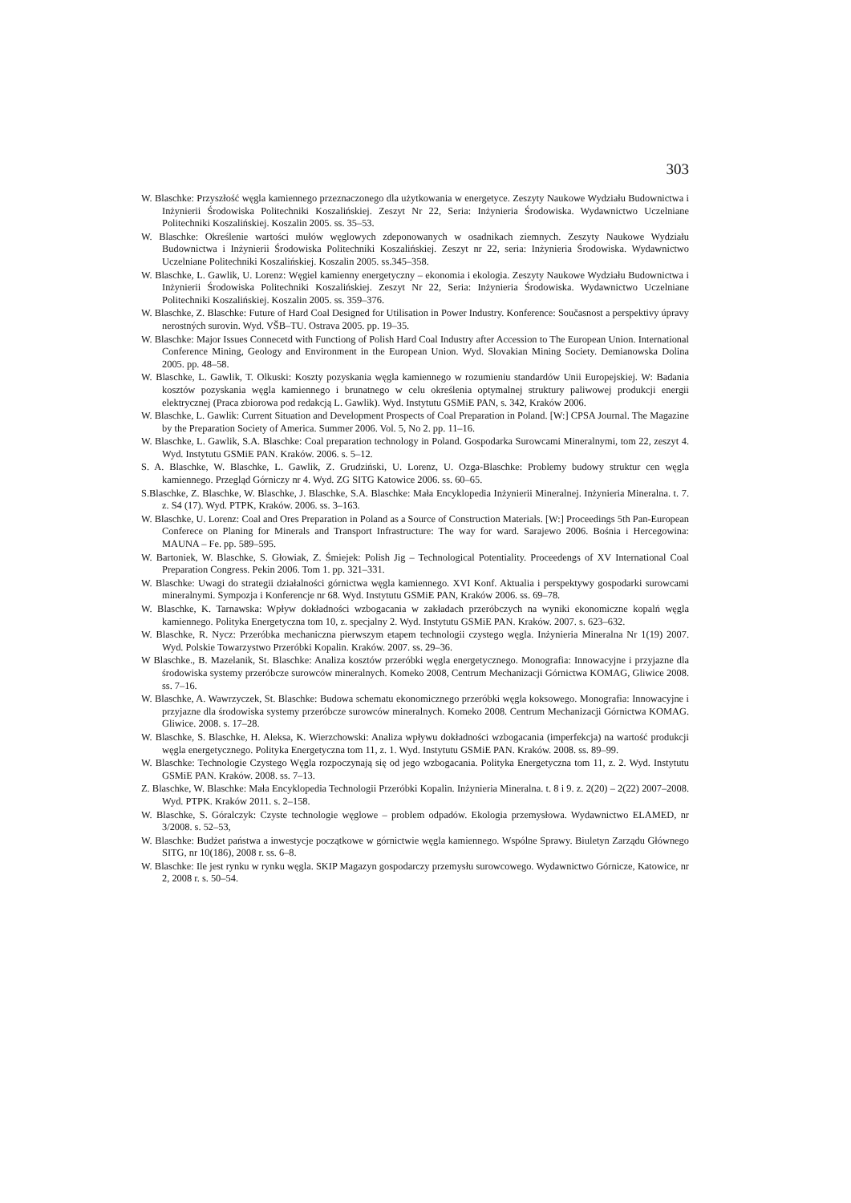303
W. Blaschke: Przyszłość węgla kamiennego przeznaczonego dla użytkowania w energetyce. Zeszyty Naukowe Wydziału Budownictwa i Inżynierii Środowiska Politechniki Koszalińskiej. Zeszyt Nr 22, Seria: Inżynieria Środowiska. Wydawnictwo Uczelniane Politechniki Koszalińskiej. Koszalin 2005. ss. 35–53.
W. Blaschke: Określenie wartości mułów węglowych zdeponowanych w osadnikach ziemnych. Zeszyty Naukowe Wydziału Budownictwa i Inżynierii Środowiska Politechniki Koszalińskiej. Zeszyt nr 22, seria: Inżynieria Środowiska. Wydawnictwo Uczelniane Politechniki Koszalińskiej. Koszalin 2005. ss.345–358.
W. Blaschke, L. Gawlik, U. Lorenz: Węgiel kamienny energetyczny – ekonomia i ekologia. Zeszyty Naukowe Wydziału Budownictwa i Inżynierii Środowiska Politechniki Koszalińskiej. Zeszyt Nr 22, Seria: Inżynieria Środowiska. Wydawnictwo Uczelniane Politechniki Koszalińskiej. Koszalin 2005. ss. 359–376.
W. Blaschke, Z. Blaschke: Future of Hard Coal Designed for Utilisation in Power Industry. Konference: Současnost a perspektivy úpravy nerostných surovin. Wyd. VŠB–TU. Ostrava 2005. pp. 19–35.
W. Blaschke: Major Issues Connecetd with Functiong of Polish Hard Coal Industry after Accession to The European Union. International Conference Mining, Geology and Environment in the European Union. Wyd. Slovakian Mining Society. Demianowska Dolina 2005. pp. 48–58.
W. Blaschke, L. Gawlik, T. Olkuski: Koszty pozyskania węgla kamiennego w rozumieniu standardów Unii Europejskiej. W: Badania kosztów pozyskania węgla kamiennego i brunatnego w celu określenia optymalnej struktury paliwowej produkcji energii elektrycznej (Praca zbiorowa pod redakcją L. Gawlik). Wyd. Instytutu GSMiE PAN, s. 342, Kraków 2006.
W. Blaschke, L. Gawlik: Current Situation and Development Prospects of Coal Preparation in Poland. [W:] CPSA Journal. The Magazine by the Preparation Society of America. Summer 2006. Vol. 5, No 2. pp. 11–16.
W. Blaschke, L. Gawlik, S.A. Blaschke: Coal preparation technology in Poland. Gospodarka Surowcami Mineralnymi, tom 22, zeszyt 4. Wyd. Instytutu GSMiE PAN. Kraków. 2006. s. 5–12.
S. A. Blaschke, W. Blaschke, L. Gawlik, Z. Grudziński, U. Lorenz, U. Ozga-Blaschke: Problemy budowy struktur cen węgla kamiennego. Przegląd Górniczy nr 4. Wyd. ZG SITG Katowice 2006. ss. 60–65.
S.Blaschke, Z. Blaschke, W. Blaschke, J. Blaschke, S.A. Blaschke: Mała Encyklopedia Inżynierii Mineralnej. Inżynieria Mineralna. t. 7. z. S4 (17). Wyd. PTPK, Kraków. 2006. ss. 3–163.
W. Blaschke, U. Lorenz: Coal and Ores Preparation in Poland as a Source of Construction Materials. [W:] Proceedings 5th Pan-European Conferece on Planing for Minerals and Transport Infrastructure: The way for ward. Sarajewo 2006. Bośnia i Hercegowina: MAUNA – Fe. pp. 589–595.
W. Bartoniek, W. Blaschke, S. Głowiak, Z. Śmiejek: Polish Jig – Technological Potentiality. Proceedengs of XV International Coal Preparation Congress. Pekin 2006. Tom 1. pp. 321–331.
W. Blaschke: Uwagi do strategii działalności górnictwa węgla kamiennego. XVI Konf. Aktualia i perspektywy gospodarki surowcami mineralnymi. Sympozja i Konferencje nr 68. Wyd. Instytutu GSMiE PAN, Kraków 2006. ss. 69–78.
W. Blaschke, K. Tarnawska: Wpływ dokładności wzbogacania w zakładach przeróbczych na wyniki ekonomiczne kopalń węgla kamiennego. Polityka Energetyczna tom 10, z. specjalny 2. Wyd. Instytutu GSMiE PAN. Kraków. 2007. s. 623–632.
W. Blaschke, R. Nycz: Przeróbka mechaniczna pierwszym etapem technologii czystego węgla. Inżynieria Mineralna Nr 1(19) 2007. Wyd. Polskie Towarzystwo Przeróbki Kopalin. Kraków. 2007. ss. 29–36.
W Blaschke., B. Mazelanik, St. Blaschke: Analiza kosztów przeróbki węgla energetycznego. Monografia: Innowacyjne i przyjazne dla środowiska systemy przeróbcze surowców mineralnych. Komeko 2008, Centrum Mechanizacji Górnictwa KOMAG, Gliwice 2008. ss. 7–16.
W. Blaschke, A. Wawrzyczek, St. Blaschke: Budowa schematu ekonomicznego przeróbki węgla koksowego. Monografia: Innowacyjne i przyjazne dla środowiska systemy przeróbcze surowców mineralnych. Komeko 2008. Centrum Mechanizacji Górnictwa KOMAG. Gliwice. 2008. s. 17–28.
W. Blaschke, S. Blaschke, H. Aleksa, K. Wierzchowski: Analiza wpływu dokładności wzbogacania (imperfekcja) na wartość produkcji węgla energetycznego. Polityka Energetyczna tom 11, z. 1. Wyd. Instytutu GSMiE PAN. Kraków. 2008. ss. 89–99.
W. Blaschke: Technologie Czystego Węgla rozpoczynają się od jego wzbogacania. Polityka Energetyczna tom 11, z. 2. Wyd. Instytutu GSMiE PAN. Kraków. 2008. ss. 7–13.
Z. Blaschke, W. Blaschke: Mała Encyklopedia Technologii Przeróbki Kopalin. Inżynieria Mineralna. t. 8 i 9. z. 2(20) – 2(22) 2007–2008. Wyd. PTPK. Kraków 2011. s. 2–158.
W. Blaschke, S. Góralczyk: Czyste technologie węglowe – problem odpadów. Ekologia przemysłowa. Wydawnictwo ELAMED, nr 3/2008. s. 52–53,
W. Blaschke: Budżet państwa a inwestycje początkowe w górnictwie węgla kamiennego. Wspólne Sprawy. Biuletyn Zarządu Głównego SITG, nr 10(186), 2008 r. ss. 6–8.
W. Blaschke: Ile jest rynku w rynku węgla. SKIP Magazyn gospodarczy przemysłu surowcowego. Wydawnictwo Górnicze, Katowice, nr 2, 2008 r. s. 50–54.